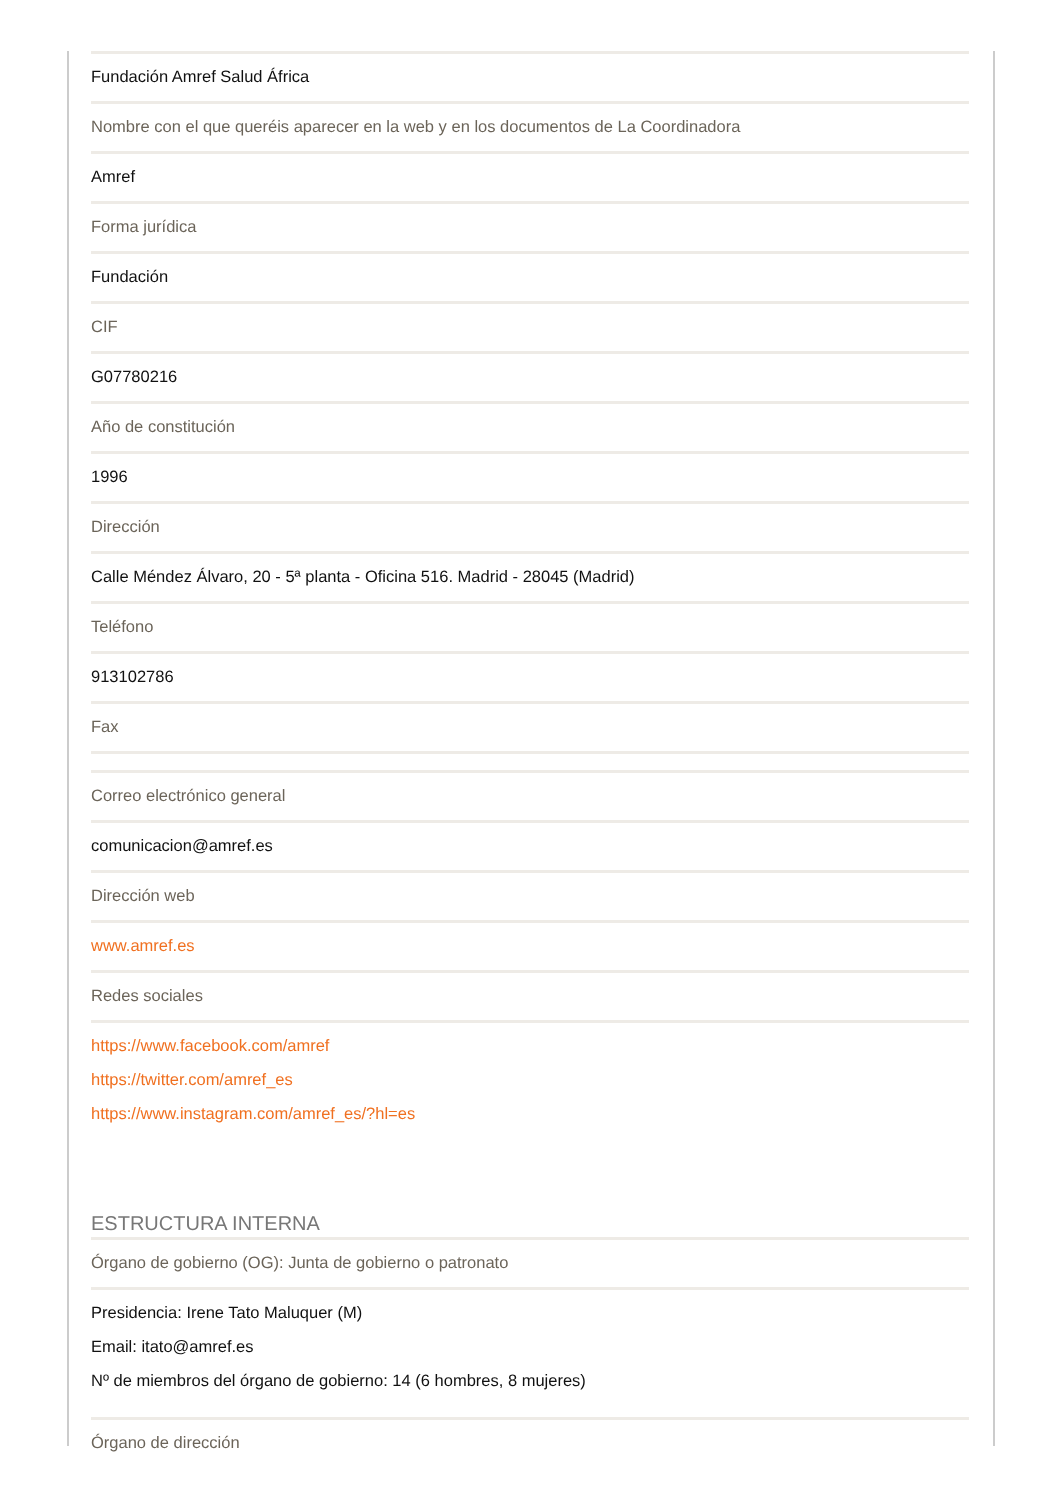Fundación Amref Salud África
Nombre con el que queréis aparecer en la web y en los documentos de La Coordinadora
Amref
Forma jurídica
Fundación
CIF
G07780216
Año de constitución
1996
Dirección
Calle Méndez Álvaro, 20 - 5ª planta - Oficina 516. Madrid - 28045 (Madrid)
Teléfono
913102786
Fax
Correo electrónico general
comunicacion@amref.es
Dirección web
www.amref.es
Redes sociales
https://www.facebook.com/amref
https://twitter.com/amref_es
https://www.instagram.com/amref_es/?hl=es
ESTRUCTURA INTERNA
Órgano de gobierno (OG): Junta de gobierno o patronato
Presidencia: Irene Tato Maluquer (M)
Email: itato@amref.es
Nº de miembros del órgano de gobierno: 14 (6 hombres, 8 mujeres)
Órgano de dirección